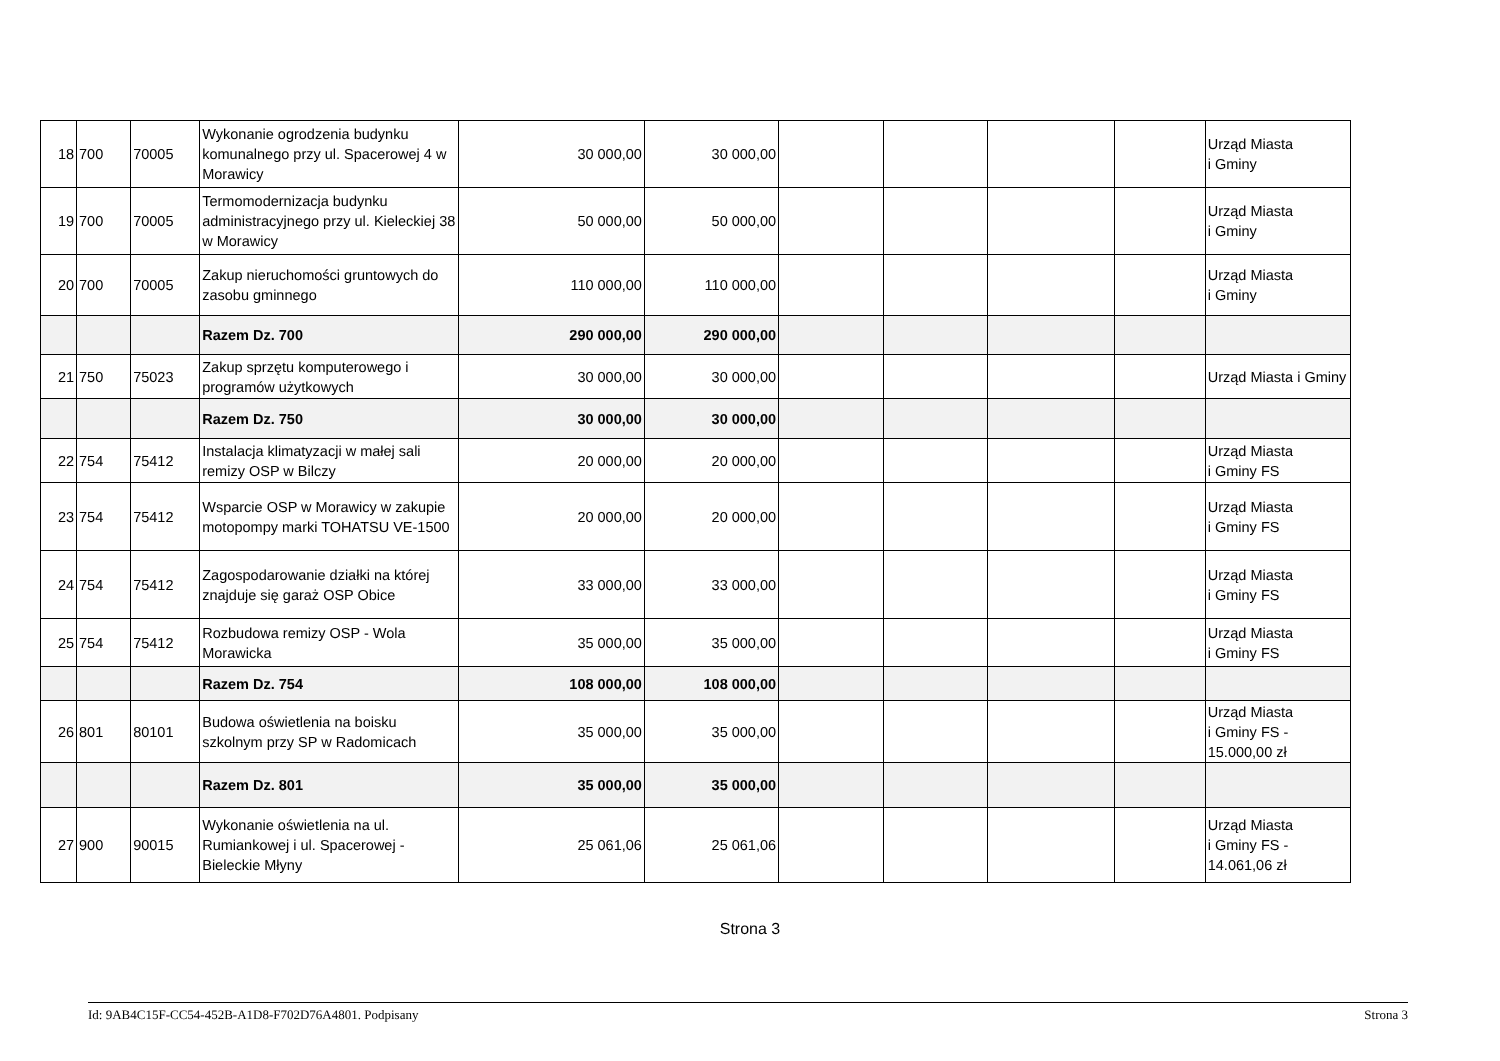| 18 | 700 | 70005 | Wykonanie ogrodzenia budynku komunalnego przy ul. Spacerowej 4 w Morawicy | 30 000,00 | 30 000,00 | | | | | Urząd Miasta i Gminy |
| 19 | 700 | 70005 | Termomodernizacja budynku administracyjnego przy ul. Kieleckiej 38 w Morawicy | 50 000,00 | 50 000,00 | | | | | Urząd Miasta i Gminy |
| 20 | 700 | 70005 | Zakup nieruchomości gruntowych do zasobu gminnego | 110 000,00 | 110 000,00 | | | | | Urząd Miasta i Gminy |
| | | | Razem Dz. 700 | 290 000,00 | 290 000,00 | | | | | |
| 21 | 750 | 75023 | Zakup sprzętu komputerowego i programów użytkowych | 30 000,00 | 30 000,00 | | | | | Urząd Miasta i Gminy |
| | | | Razem Dz. 750 | 30 000,00 | 30 000,00 | | | | | |
| 22 | 754 | 75412 | Instalacja klimatyzacji w małej sali remizy OSP w Bilczy | 20 000,00 | 20 000,00 | | | | | Urząd Miasta i Gminy FS |
| 23 | 754 | 75412 | Wsparcie OSP w Morawicy w zakupie motopompy marki TOHATSU VE-1500 | 20 000,00 | 20 000,00 | | | | | Urząd Miasta i Gminy FS |
| 24 | 754 | 75412 | Zagospodarowanie działki na której znajduje się garaż OSP Obice | 33 000,00 | 33 000,00 | | | | | Urząd Miasta i Gminy FS |
| 25 | 754 | 75412 | Rozbudowa remizy OSP - Wola Morawicka | 35 000,00 | 35 000,00 | | | | | Urząd Miasta i Gminy FS |
| | | | Razem Dz. 754 | 108 000,00 | 108 000,00 | | | | | |
| 26 | 801 | 80101 | Budowa oświetlenia na boisku szkolnym przy SP w Radomicach | 35 000,00 | 35 000,00 | | | | | Urząd Miasta i Gminy FS - 15.000,00 zł |
| | | | Razem Dz. 801 | 35 000,00 | 35 000,00 | | | | | |
| 27 | 900 | 90015 | Wykonanie oświetlenia na ul. Rumiankowej i ul. Spacerowej - Bieleckie Młyny | 25 061,06 | 25 061,06 | | | | | Urząd Miasta i Gminy FS - 14.061,06 zł |
Strona 3
Id: 9AB4C15F-CC54-452B-A1D8-F702D76A4801. Podpisany Strona 3